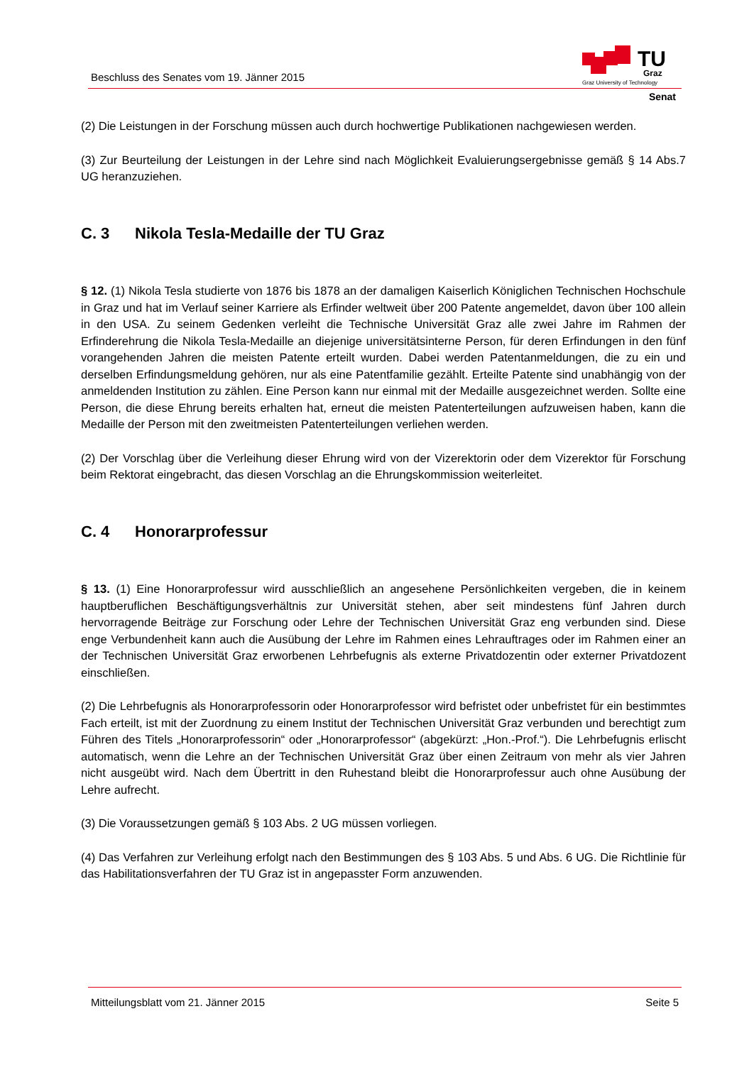Beschluss des Senates vom 19. Jänner 2015
TU
Graz
Graz University of Technology
Senat
(2) Die Leistungen in der Forschung müssen auch durch hochwertige Publikationen nachgewiesen werden.
(3) Zur Beurteilung der Leistungen in der Lehre sind nach Möglichkeit Evaluierungsergebnisse gemäß § 14 Abs.7 UG heranzuziehen.
C. 3 Nikola Tesla-Medaille der TU Graz
§ 12. (1) Nikola Tesla studierte von 1876 bis 1878 an der damaligen Kaiserlich Königlichen Technischen Hochschule in Graz und hat im Verlauf seiner Karriere als Erfinder weltweit über 200 Patente angemeldet, davon über 100 allein in den USA. Zu seinem Gedenken verleiht die Technische Universität Graz alle zwei Jahre im Rahmen der Erfinderehrung die Nikola Tesla-Medaille an diejenige universitätsinterne Person, für deren Erfindungen in den fünf vorangehenden Jahren die meisten Patente erteilt wurden. Dabei werden Patentanmeldungen, die zu ein und derselben Erfindungsmeldung gehören, nur als eine Patentfamilie gezählt. Erteilte Patente sind unabhängig von der anmeldenden Institution zu zählen. Eine Person kann nur einmal mit der Medaille ausgezeichnet werden. Sollte eine Person, die diese Ehrung bereits erhalten hat, erneut die meisten Patenterteilungen aufzuweisen haben, kann die Medaille der Person mit den zweitmeisten Patenterteilungen verliehen werden.
(2) Der Vorschlag über die Verleihung dieser Ehrung wird von der Vizerektorin oder dem Vizerektor für Forschung beim Rektorat eingebracht, das diesen Vorschlag an die Ehrungskommission weiterleitet.
C. 4 Honorarprofessur
§ 13. (1) Eine Honorarprofessur wird ausschließlich an angesehene Persönlichkeiten vergeben, die in keinem hauptberuflichen Beschäftigungsverhältnis zur Universität stehen, aber seit mindestens fünf Jahren durch hervorragende Beiträge zur Forschung oder Lehre der Technischen Universität Graz eng verbunden sind. Diese enge Verbundenheit kann auch die Ausübung der Lehre im Rahmen eines Lehrauftrages oder im Rahmen einer an der Technischen Universität Graz erworbenen Lehrbefugnis als externe Privatdozentin oder externer Privatdozent einschließen.
(2) Die Lehrbefugnis als Honorarprofessorin oder Honorarprofessor wird befristet oder unbefristet für ein bestimmtes Fach erteilt, ist mit der Zuordnung zu einem Institut der Technischen Universität Graz verbunden und berechtigt zum Führen des Titels „Honorarprofessorin“ oder „Honorarprofessor“ (abgekürzt: „Hon.-Prof.“). Die Lehrbefugnis erlischt automatisch, wenn die Lehre an der Technischen Universität Graz über einen Zeitraum von mehr als vier Jahren nicht ausgeübt wird. Nach dem Übertritt in den Ruhestand bleibt die Honorarprofessur auch ohne Ausübung der Lehre aufrecht.
(3) Die Voraussetzungen gemäß § 103 Abs. 2 UG müssen vorliegen.
(4) Das Verfahren zur Verleihung erfolgt nach den Bestimmungen des § 103 Abs. 5 und Abs. 6 UG. Die Richtlinie für das Habilitationsverfahren der TU Graz ist in angepasster Form anzuwenden.
Mitteilungsblatt vom 21. Jänner 2015 Seite 5